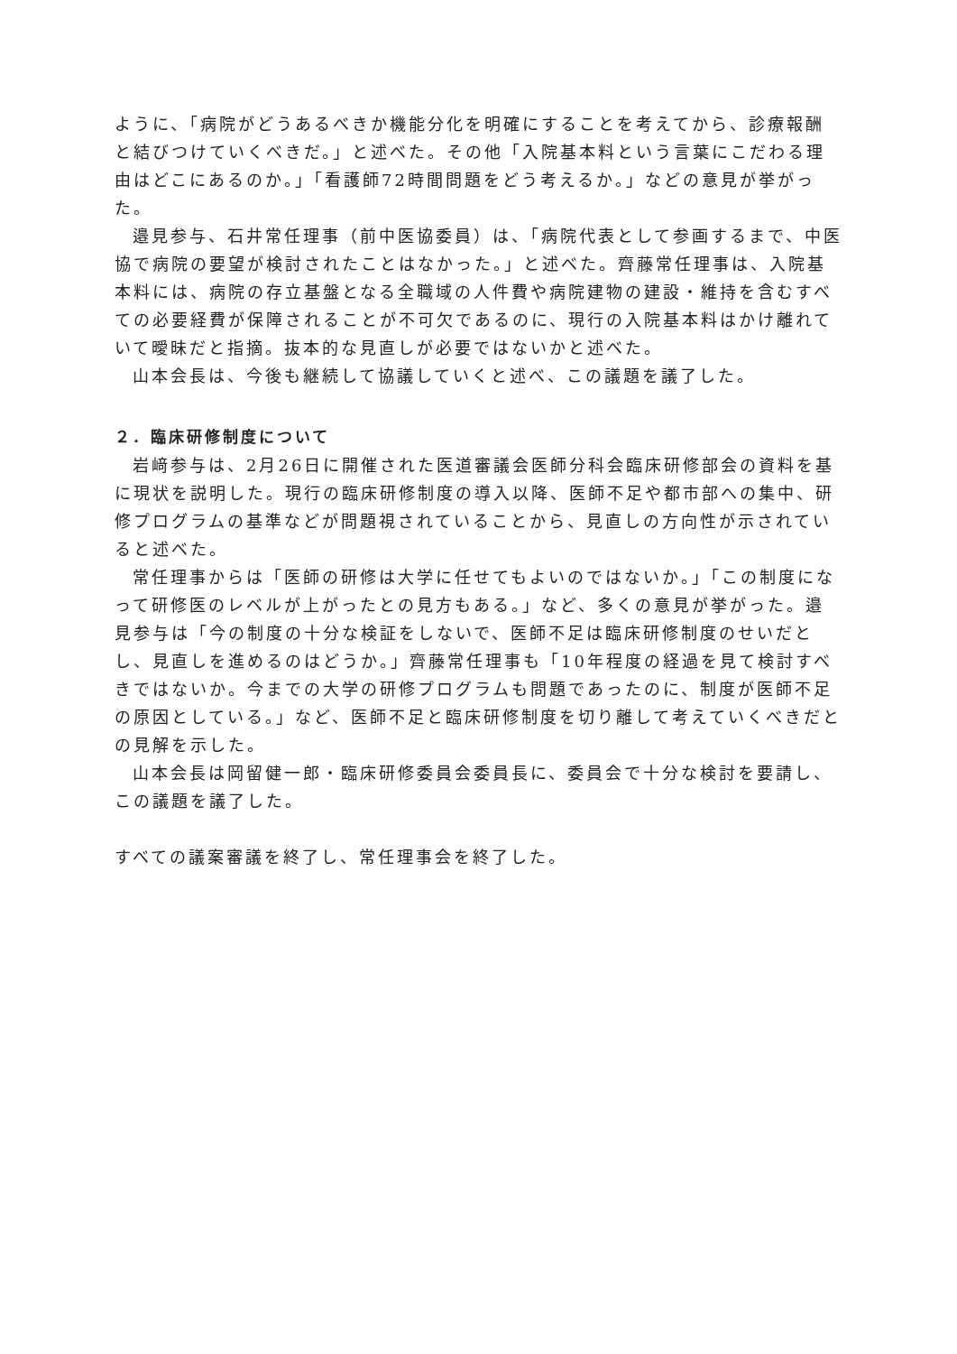ように、「病院がどうあるべきか機能分化を明確にすることを考えてから、診療報酬と結びつけていくべきだ。」と述べた。その他「入院基本料という言葉にこだわる理由はどこにあるのか。」「看護師72時間問題をどう考えるか。」などの意見が挙がった。
邉見参与、石井常任理事（前中医協委員）は、「病院代表として参画するまで、中医協で病院の要望が検討されたことはなかった。」と述べた。齊藤常任理事は、入院基本料には、病院の存立基盤となる全職域の人件費や病院建物の建設・維持を含むすべての必要経費が保障されることが不可欠であるのに、現行の入院基本料はかけ離れていて曖昧だと指摘。抜本的な見直しが必要ではないかと述べた。
山本会長は、今後も継続して協議していくと述べ、この議題を議了した。
２．臨床研修制度について
岩﨑参与は、2月26日に開催された医道審議会医師分科会臨床研修部会の資料を基に現状を説明した。現行の臨床研修制度の導入以降、医師不足や都市部への集中、研修プログラムの基準などが問題視されていることから、見直しの方向性が示されていると述べた。
常任理事からは「医師の研修は大学に任せてもよいのではないか。」「この制度になって研修医のレベルが上がったとの見方もある。」など、多くの意見が挙がった。邉見参与は「今の制度の十分な検証をしないで、医師不足は臨床研修制度のせいだとし、見直しを進めるのはどうか。」齊藤常任理事も「10年程度の経過を見て検討すべきではないか。今までの大学の研修プログラムも問題であったのに、制度が医師不足の原因としている。」など、医師不足と臨床研修制度を切り離して考えていくべきだとの見解を示した。
山本会長は岡留健一郎・臨床研修委員会委員長に、委員会で十分な検討を要請し、この議題を議了した。
すべての議案審議を終了し、常任理事会を終了した。